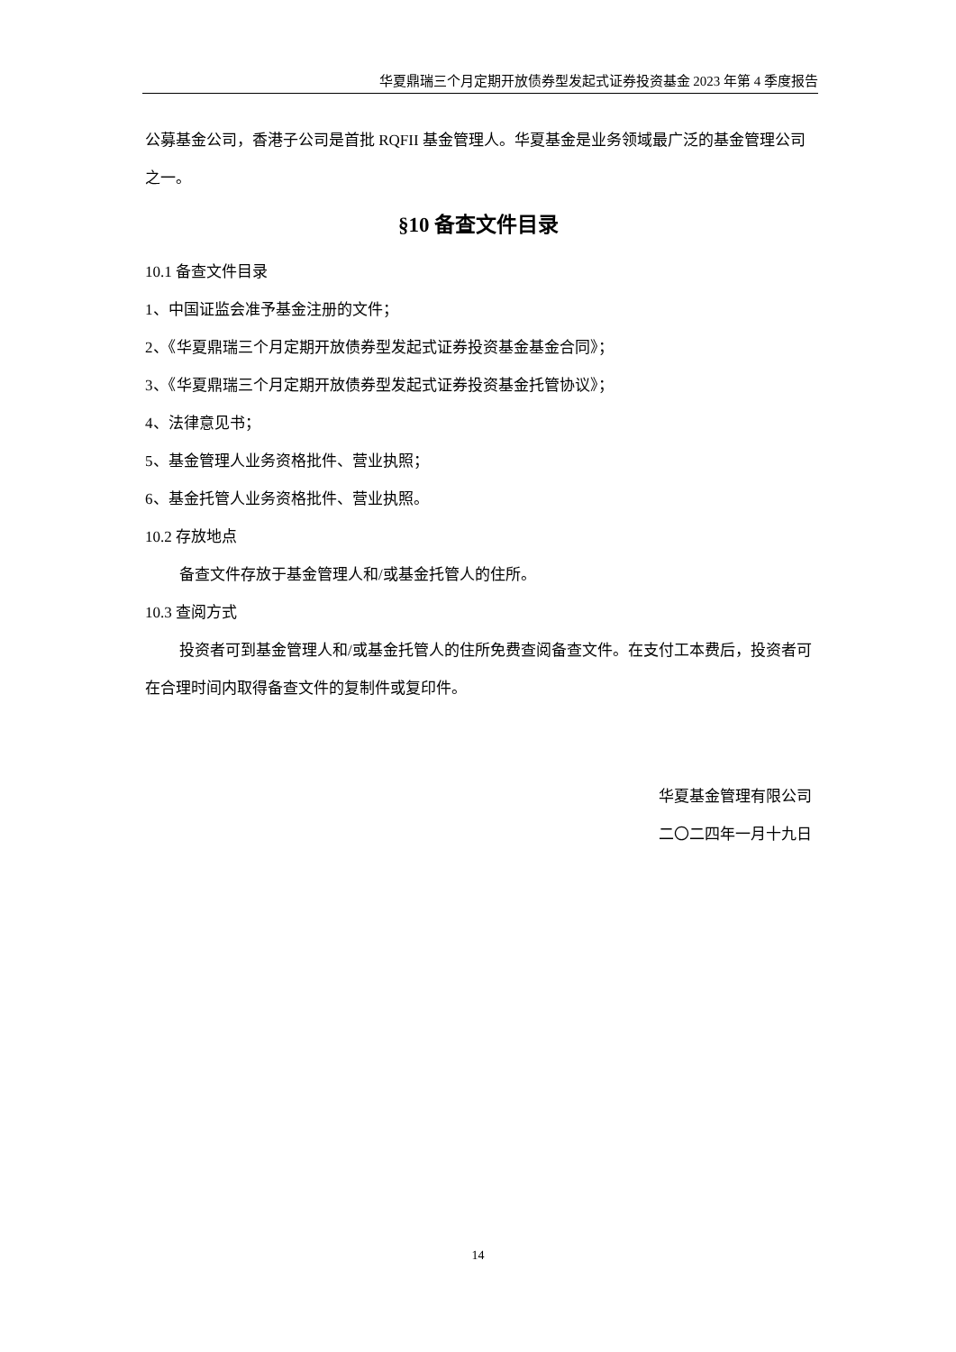华夏鼎瑞三个月定期开放债券型发起式证券投资基金 2023 年第 4 季度报告
公募基金公司，香港子公司是首批 RQFII 基金管理人。华夏基金是业务领域最广泛的基金管理公司之一。
§10 备查文件目录
10.1 备查文件目录
1、中国证监会准予基金注册的文件；
2、《华夏鼎瑞三个月定期开放债券型发起式证券投资基金基金合同》；
3、《华夏鼎瑞三个月定期开放债券型发起式证券投资基金托管协议》；
4、法律意见书；
5、基金管理人业务资格批件、营业执照；
6、基金托管人业务资格批件、营业执照。
10.2 存放地点
备查文件存放于基金管理人和/或基金托管人的住所。
10.3 查阅方式
投资者可到基金管理人和/或基金托管人的住所免费查阅备查文件。在支付工本费后，投资者可在合理时间内取得备查文件的复制件或复印件。
华夏基金管理有限公司
二〇二四年一月十九日
14